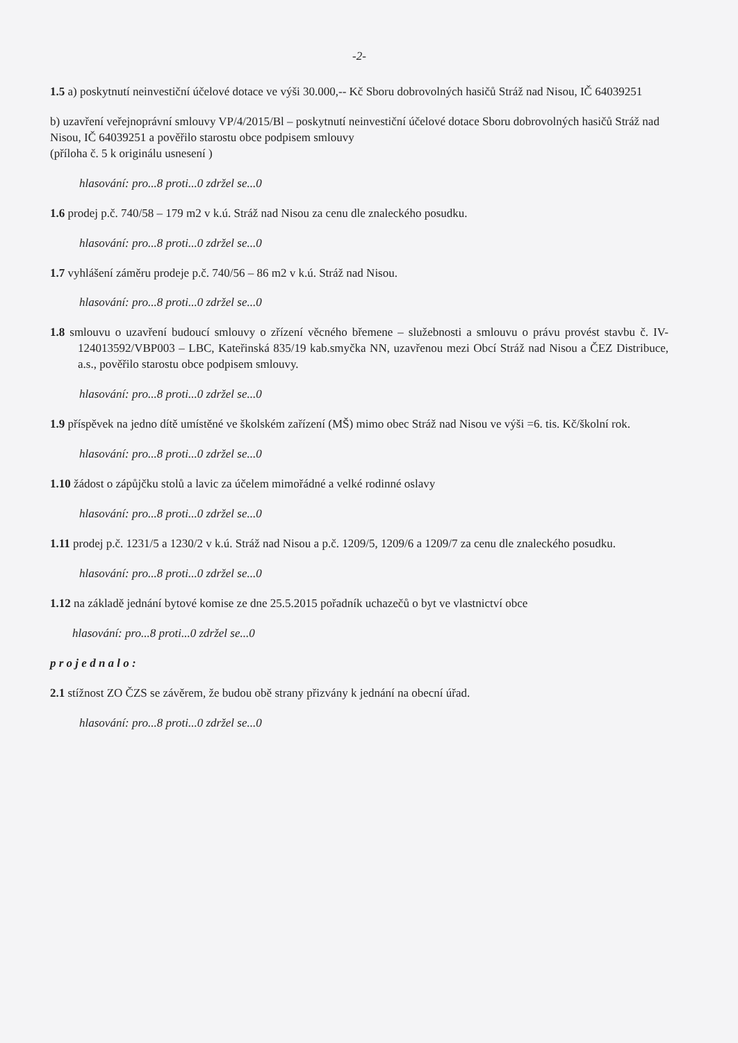-2-
1.5 a) poskytnutí neinvestiční účelové dotace ve výši 30.000,-- Kč Sboru dobrovolných hasičů Stráž nad Nisou, IČ 64039251
b) uzavření veřejnoprávní smlouvy VP/4/2015/Bl – poskytnutí neinvestiční účelové dotace Sboru dobrovolných hasičů Stráž nad Nisou, IČ 64039251 a pověřilo starostu obce podpisem smlouvy
(příloha č. 5 k originálu usnesení )
hlasování: pro...8 proti...0 zdržel se...0
1.6 prodej p.č. 740/58 – 179 m2 v k.ú. Stráž nad Nisou za cenu dle znaleckého posudku.
hlasování: pro...8 proti...0 zdržel se...0
1.7 vyhlášení záměru prodeje p.č. 740/56 – 86 m2 v k.ú. Stráž nad Nisou.
hlasování: pro...8 proti...0 zdržel se...0
1.8 smlouvu o uzavření budoucí smlouvy o zřízení věcného břemene – služebnosti a smlouvu o právu provést stavbu č. IV-124013592/VBP003 – LBC, Kateřinská 835/19 kab.smyčka NN, uzavřenou mezi Obcí Stráž nad Nisou a ČEZ Distribuce, a.s., pověřilo starostu obce podpisem smlouvy.
hlasování: pro...8 proti...0 zdržel se...0
1.9 příspěvek na jedno dítě umístěné ve školském zařízení (MŠ) mimo obec Stráž nad Nisou ve výši =6. tis. Kč/školní rok.
hlasování: pro...8 proti...0 zdržel se...0
1.10 žádost o zápůjčku stolů a lavic za účelem mimořádné a velké rodinné oslavy
hlasování: pro...8 proti...0 zdržel se...0
1.11 prodej p.č. 1231/5 a 1230/2 v k.ú. Stráž nad Nisou a p.č. 1209/5, 1209/6 a 1209/7 za cenu dle znaleckého posudku.
hlasování: pro...8 proti...0 zdržel se...0
1.12 na základě jednání bytové komise ze dne 25.5.2015 pořadník uchazečů o byt ve vlastnictví obce
hlasování: pro...8 proti...0 zdržel se...0
p r o j e d n a l o :
2.1 stížnost ZO ČZS se závěrem, že budou obě strany přizvány k jednání na obecní úřad.
hlasování: pro...8 proti...0 zdržel se...0